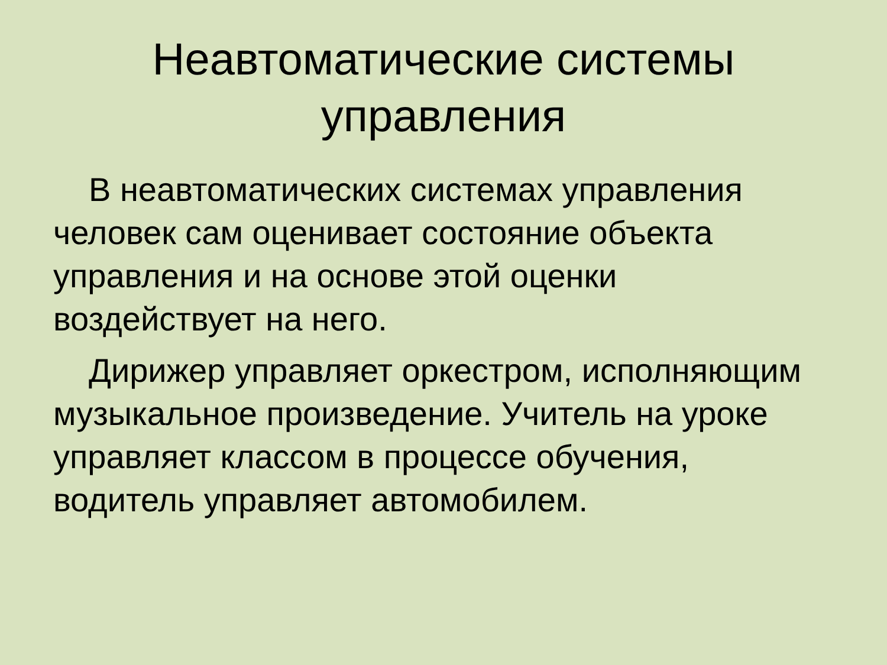Неавтоматические системы
управления
В неавтоматических системах управления человек сам оценивает состояние объекта управления и на основе этой оценки воздействует на него.
Дирижер управляет оркестром, исполняющим музыкальное произведение. Учитель на уроке управляет классом в процессе обучения, водитель управляет автомобилем.